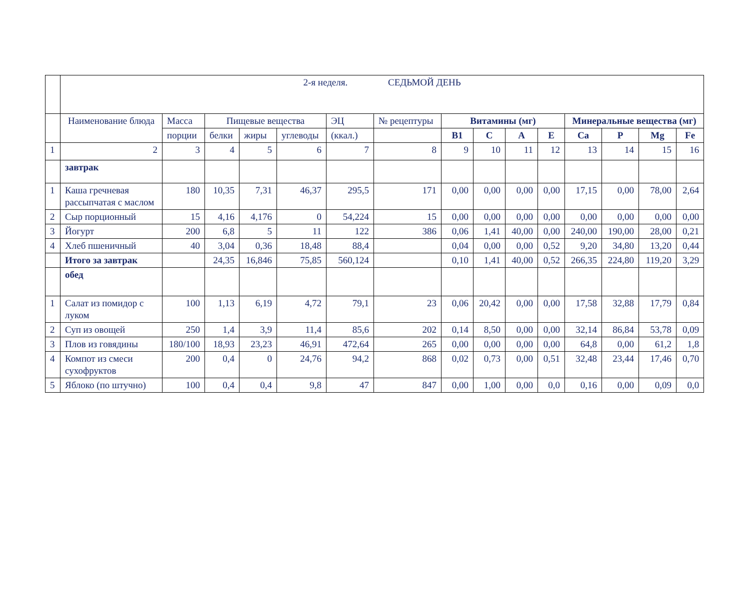| | 2-я неделя. СЕДЬМОЙ ДЕНЬ | | | | | | | | | | | | | | |
| | Наименование блюда | Масса | Пищевые вещества | | | ЭЦ | № рецептуры | Витамины (мг) | | | | Минеральные вещества (мг) | | | |
| | | порции | белки | жиры | углеводы | (ккал.) | | B1 | C | A | E | Ca | P | Mg | Fe |
| 1 | 2 | 3 | 4 | 5 | 6 | 7 | 8 | 9 | 10 | 11 | 12 | 13 | 14 | 15 | 16 |
| | завтрак | | | | | | | | | | | | | | |
| 1 | Каша гречневая рассыпчатая с маслом | 180 | 10,35 | 7,31 | 46,37 | 295,5 | 171 | 0,00 | 0,00 | 0,00 | 0,00 | 17,15 | 0,00 | 78,00 | 2,64 |
| 2 | Сыр порционный | 15 | 4,16 | 4,176 | 0 | 54,224 | 15 | 0,00 | 0,00 | 0,00 | 0,00 | 0,00 | 0,00 | 0,00 | 0,00 |
| 3 | Йогурт | 200 | 6,8 | 5 | 11 | 122 | 386 | 0,06 | 1,41 | 40,00 | 0,00 | 240,00 | 190,00 | 28,00 | 0,21 |
| 4 | Хлеб пшеничный | 40 | 3,04 | 0,36 | 18,48 | 88,4 | | 0,04 | 0,00 | 0,00 | 0,52 | 9,20 | 34,80 | 13,20 | 0,44 |
| | Итого за завтрак | | 24,35 | 16,846 | 75,85 | 560,124 | | 0,10 | 1,41 | 40,00 | 0,52 | 266,35 | 224,80 | 119,20 | 3,29 |
| | обед | | | | | | | | | | | | | | |
| 1 | Салат из помидор с луком | 100 | 1,13 | 6,19 | 4,72 | 79,1 | 23 | 0,06 | 20,42 | 0,00 | 0,00 | 17,58 | 32,88 | 17,79 | 0,84 |
| 2 | Суп из овощей | 250 | 1,4 | 3,9 | 11,4 | 85,6 | 202 | 0,14 | 8,50 | 0,00 | 0,00 | 32,14 | 86,84 | 53,78 | 0,09 |
| 3 | Плов из говядины | 180/100 | 18,93 | 23,23 | 46,91 | 472,64 | 265 | 0,00 | 0,00 | 0,00 | 0,00 | 64,8 | 0,00 | 61,2 | 1,8 |
| 4 | Компот из смеси сухофруктов | 200 | 0,4 | 0 | 24,76 | 94,2 | 868 | 0,02 | 0,73 | 0,00 | 0,51 | 32,48 | 23,44 | 17,46 | 0,70 |
| 5 | Яблоко (по штучно) | 100 | 0,4 | 0,4 | 9,8 | 47 | 847 | 0,00 | 1,00 | 0,00 | 0,0 | 0,16 | 0,00 | 0,09 | 0,0 |